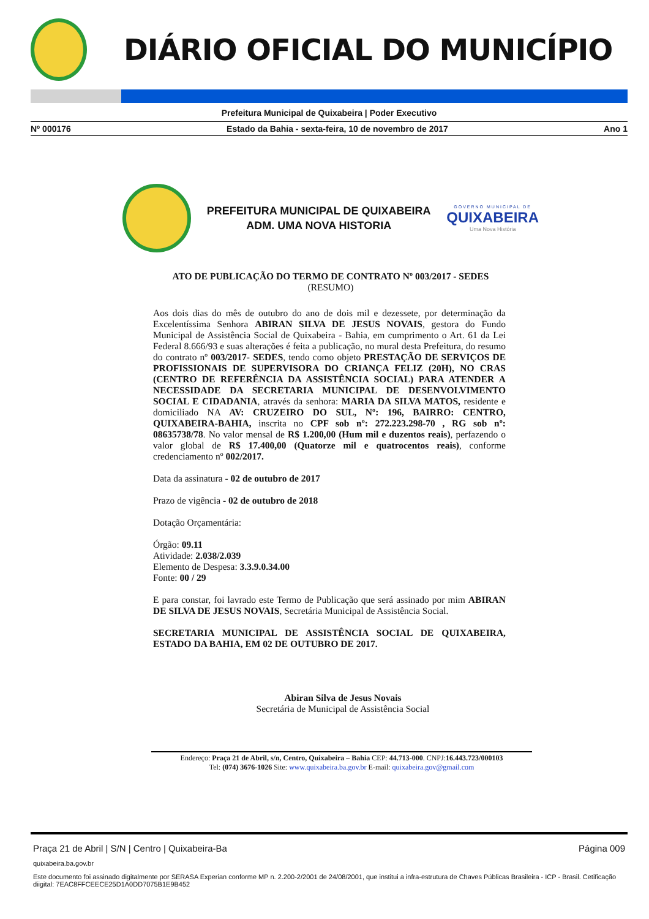DIÁRIO OFICIAL DO MUNICÍPIO
Prefeitura Municipal de Quixabeira | Poder Executivo
Nº 000176 Estado da Bahia - sexta-feira, 10 de novembro de 2017 Ano 1
PREFEITURA MUNICIPAL DE QUIXABEIRA
ADM. UMA NOVA HISTORIA
GOVERNO MUNICIPAL DE
QUIXABEIRA
Uma Nova História
ATO DE PUBLICAÇÃO DO TERMO DE CONTRATO Nº 003/2017 - SEDES
(RESUMO)
Aos dois dias do mês de outubro do ano de dois mil e dezessete, por determinação da Excelentíssima Senhora ABIRAN SILVA DE JESUS NOVAIS, gestora do Fundo Municipal de Assistência Social de Quixabeira - Bahia, em cumprimento o Art. 61 da Lei Federal 8.666/93 e suas alterações é feita a publicação, no mural desta Prefeitura, do resumo do contrato nº 003/2017- SEDES, tendo como objeto PRESTAÇÃO DE SERVIÇOS DE PROFISSIONAIS DE SUPERVISORA DO CRIANÇA FELIZ (20H), NO CRAS (CENTRO DE REFERÊNCIA DA ASSISTÊNCIA SOCIAL) PARA ATENDER A NECESSIDADE DA SECRETARIA MUNICIPAL DE DESENVOLVIMENTO SOCIAL E CIDADANIA, através da senhora: MARIA DA SILVA MATOS, residente e domiciliado NA AV: CRUZEIRO DO SUL, Nº: 196, BAIRRO: CENTRO, QUIXABEIRA-BAHIA, inscrita no CPF sob nº: 272.223.298-70 , RG sob nº: 08635738/78. No valor mensal de R$ 1.200,00 (Hum mil e duzentos reais), perfazendo o valor global de R$ 17.400,00 (Quatorze mil e quatrocentos reais), conforme credenciamento nº 002/2017.
Data da assinatura - 02 de outubro de 2017
Prazo de vigência - 02 de outubro de 2018
Dotação Orçamentária:
Órgão: 09.11
Atividade: 2.038/2.039
Elemento de Despesa: 3.3.9.0.34.00
Fonte: 00 / 29
E para constar, foi lavrado este Termo de Publicação que será assinado por mim ABIRAN DE SILVA DE JESUS NOVAIS, Secretária Municipal de Assistência Social.
SECRETARIA MUNICIPAL DE ASSISTÊNCIA SOCIAL DE QUIXABEIRA, ESTADO DA BAHIA, EM 02 DE OUTUBRO DE 2017.
Abiran Silva de Jesus Novais
Secretária de Municipal de Assistência Social
Endereço: Praça 21 de Abril, s/n, Centro, Quixabeira – Bahia CEP: 44.713-000. CNPJ:16.443.723/000103
Tel: (074) 3676-1026 Site: www.quixabeira.ba.gov.br E-mail: quixabeira.gov@gmail.com
Praça 21 de Abril | S/N | Centro | Quixabeira-Ba Página 009
quixabeira.ba.gov.br
Este documento foi assinado digitalmente por SERASA Experian conforme MP n. 2.200-2/2001 de 24/08/2001, que institui a infra-estrutura de Chaves Públicas Brasileira - ICP - Brasil. Cetificação diigital: 7EAC8FFCEECE25D1A0DD7075B1E9B452